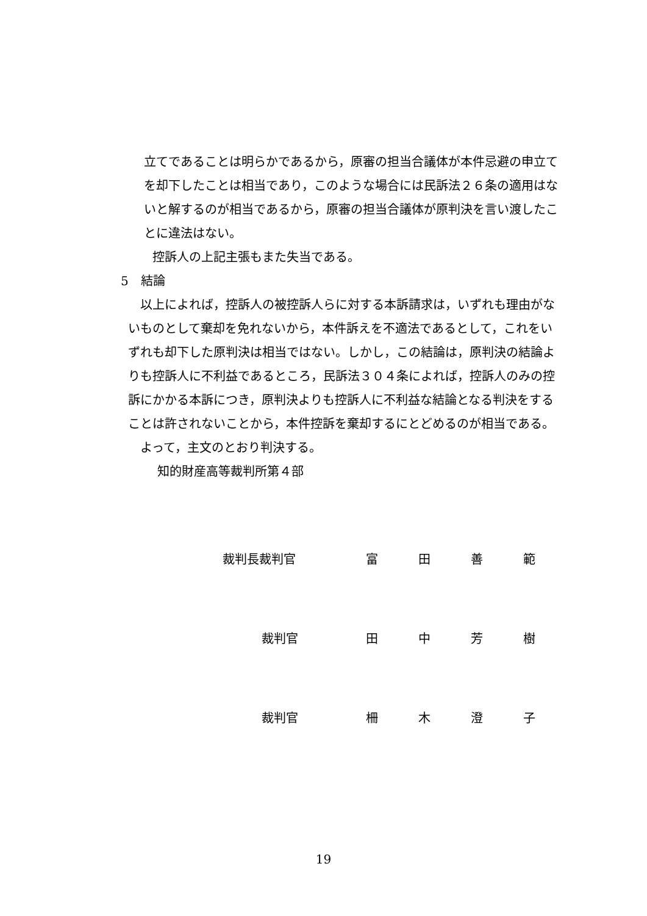立てであることは明らかであるから，原審の担当合議体が本件忌避の申立て
を却下したことは相当であり，このような場合には民訴法２６条の適用はな
いと解するのが相当であるから，原審の担当合議体が原判決を言い渡したこ
とに違法はない。
控訴人の上記主張もまた失当である。
5　結論
以上によれば，控訴人の被控訴人らに対する本訴請求は，いずれも理由がな
いものとして棄却を免れないから，本件訴えを不適法であるとして，これをい
ずれも却下した原判決は相当ではない。しかし，この結論は，原判決の結論よ
りも控訴人に不利益であるところ，民訴法３０４条によれば，控訴人のみの控
訴にかかる本訴につき，原判決よりも控訴人に不利益な結論となる判決をする
ことは許されないことから，本件控訴を棄却するにとどめるのが相当である。
よって，主文のとおり判決する。
知的財産高等裁判所第４部
裁判長裁判官 富田善範
裁判官 田中芳樹
裁判官 柵木澄子
19